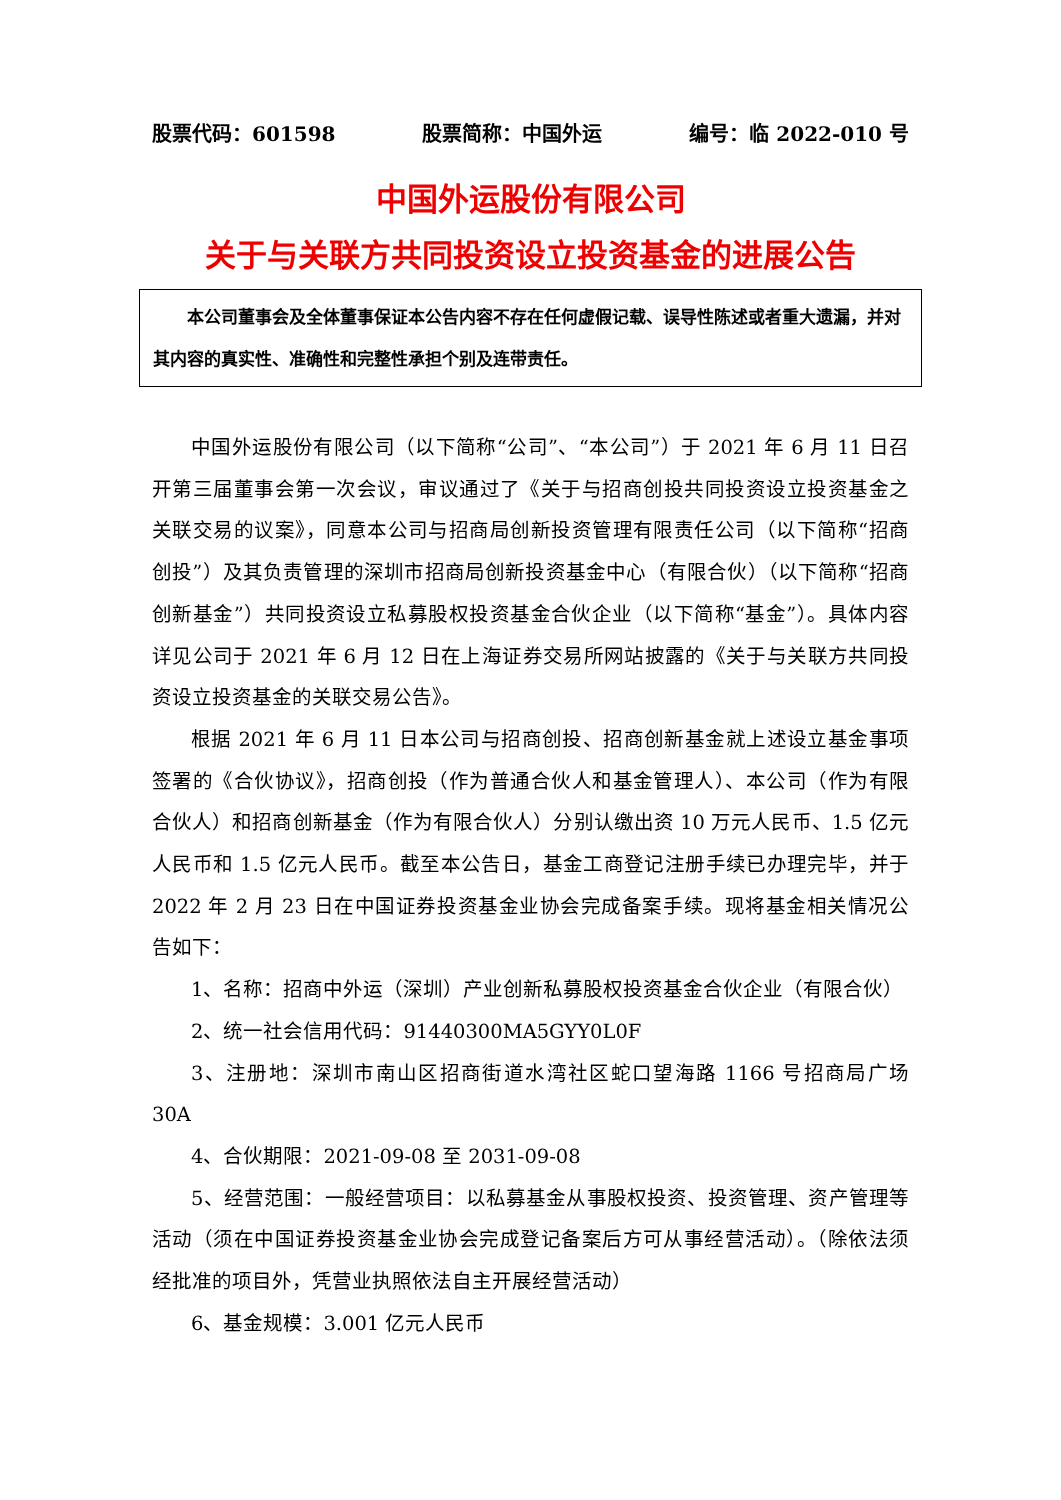股票代码：601598 股票简称：中国外运 编号：临 2022-010 号
中国外运股份有限公司
关于与关联方共同投资设立投资基金的进展公告
本公司董事会及全体董事保证本公告内容不存在任何虚假记载、误导性陈述或者重大遗漏，并对其内容的真实性、准确性和完整性承担个别及连带责任。
中国外运股份有限公司（以下简称“公司”、“本公司”）于 2021 年 6 月 11 日召开第三届董事会第一次会议，审议通过了《关于与招商创投共同投资设立投资基金之关联交易的议案》，同意本公司与招商局创新投资管理有限责任公司（以下简称“招商创投”）及其负责管理的深圳市招商局创新投资基金中心（有限合伙）（以下简称“招商创新基金”）共同投资设立私募股权投资基金合伙企业（以下简称“基金”）。具体内容详见公司于 2021 年 6 月 12 日在上海证券交易所网站披露的《关于与关联方共同投资设立投资基金的关联交易公告》。
根据 2021 年 6 月 11 日本公司与招商创投、招商创新基金就上述设立基金事项签署的《合伙协议》，招商创投（作为普通合伙人和基金管理人）、本公司（作为有限合伙人）和招商创新基金（作为有限合伙人）分别认缴出资 10 万元人民币、1.5 亿元人民币和 1.5 亿元人民币。截至本公告日，基金工商登记注册手续已办理完毕，并于 2022 年 2 月 23 日在中国证券投资基金业协会完成备案手续。现将基金相关情况公告如下：
1、名称：招商中外运（深圳）产业创新私募股权投资基金合伙企业（有限合伙）
2、统一社会信用代码：91440300MA5GYY0L0F
3、注册地：深圳市南山区招商街道水湾社区蛇口望海路 1166 号招商局广场 30A
4、合伙期限：2021-09-08 至 2031-09-08
5、经营范围：一般经营项目：以私募基金从事股权投资、投资管理、资产管理等活动（须在中国证券投资基金业协会完成登记备案后方可从事经营活动）。（除依法须经批准的项目外，凭营业执照依法自主开展经营活动）
6、基金规模：3.001 亿元人民币